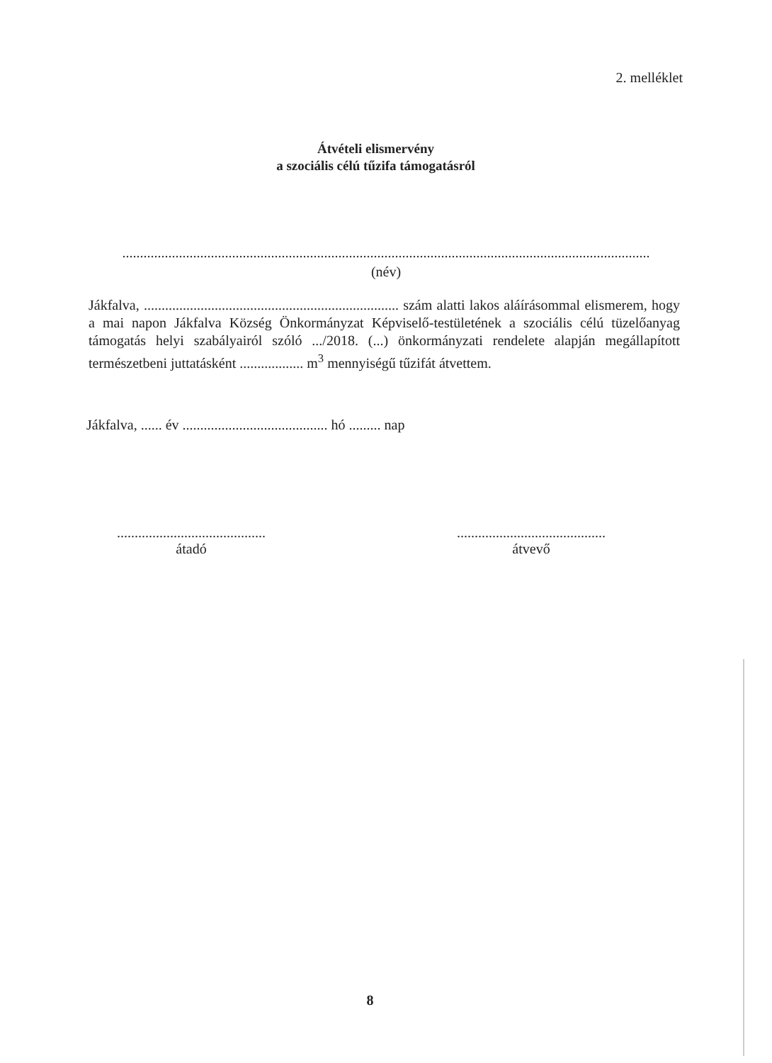2. melléklet
Átvételi elismervény
a szociális célú tűzifa támogatásról
.....................................................................................................................................................
(név)
Jákfalva, ........................................................................ szám alatti lakos aláírásommal elismerem, hogy a mai napon Jákfalva Község Önkormányzat Képviselő-testületének a szociális célú tüzelőanyag támogatás helyi szabályairól szóló .../2018. (...) önkormányzati rendelete alapján megállapított természetbeni juttatásként .................. m<sup>3</sup> mennyiségű tűzifát átvettem.
Jákfalva, ...... év ......................................... hó ......... nap
..........................................
átadó
..........................................
átvevő
8